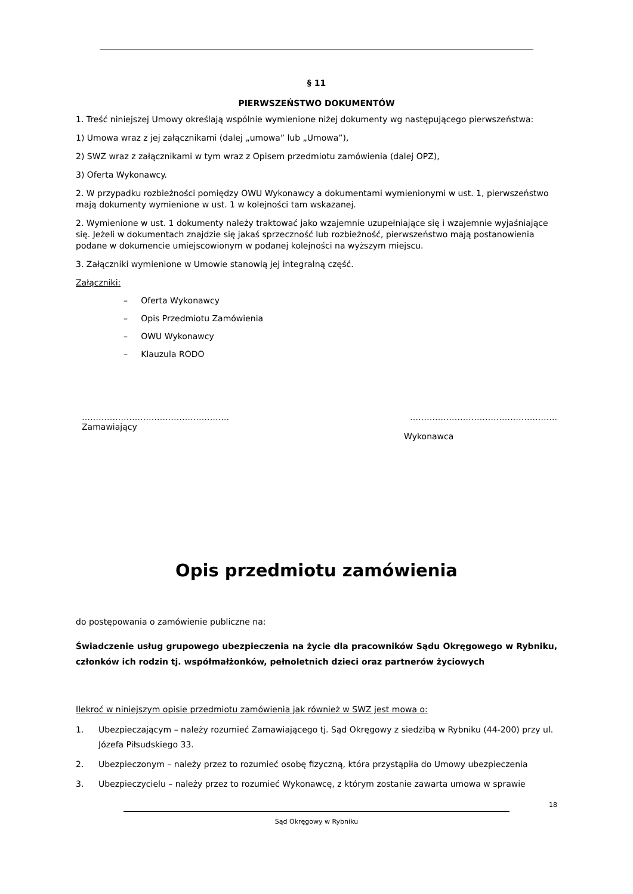§ 11
PIERWSZEŃSTWO DOKUMENTÓW
1. Treść niniejszej Umowy określają wspólnie wymienione niżej dokumenty wg następującego pierwszeństwa:
1) Umowa wraz z jej załącznikami (dalej „umowa” lub „Umowa”),
2) SWZ wraz z załącznikami w tym wraz z Opisem przedmiotu zamówienia (dalej OPZ),
3) Oferta Wykonawcy.
2. W przypadku rozbieżności pomiędzy OWU Wykonawcy a dokumentami wymienionymi w ust. 1, pierwszeństwo mają dokumenty wymienione w ust. 1 w kolejności tam wskazanej.
2. Wymienione w ust. 1 dokumenty należy traktować jako wzajemnie uzupełniające się i wzajemnie wyjaśniające się. Jeżeli w dokumentach znajdzie się jakaś sprzeczność lub rozbieżność, pierwszeństwo mają postanowienia podane w dokumencie umiejscowionym w podanej kolejności na wyższym miejscu.
3. Załączniki wymienione w Umowie stanowią jej integralną część.
Załączniki:
– Oferta Wykonawcy
– Opis Przedmiotu Zamówienia
– OWU Wykonawcy
– Klauzula RODO
……………………………………………..
Zamawiający
……………………………………………..
Wykonawca
Opis przedmiotu zamówienia
do postępowania o zamówienie publiczne na:
Świadczenie usług grupowego ubezpieczenia na życie dla pracowników Sądu Okręgowego w Rybniku, członków ich rodzin tj. współmałżonków, pełnoletnich dzieci oraz partnerów życiowych
Ilekroć w niniejszym opisie przedmiotu zamówienia jak również w SWZ jest mowa o:
1. Ubezpieczającym – należy rozumieć Zamawiającego tj. Sąd Okręgowy z siedzibą w Rybniku (44-200) przy ul. Józefa Piłsudskiego 33.
2. Ubezpieczonym – należy przez to rozumieć osobę fizyczną, która przystąpiła do Umowy ubezpieczenia
3. Ubezpieczycielu – należy przez to rozumieć Wykonawcę, z którym zostanie zawarta umowa w sprawie
18
Sąd Okręgowy w Rybniku